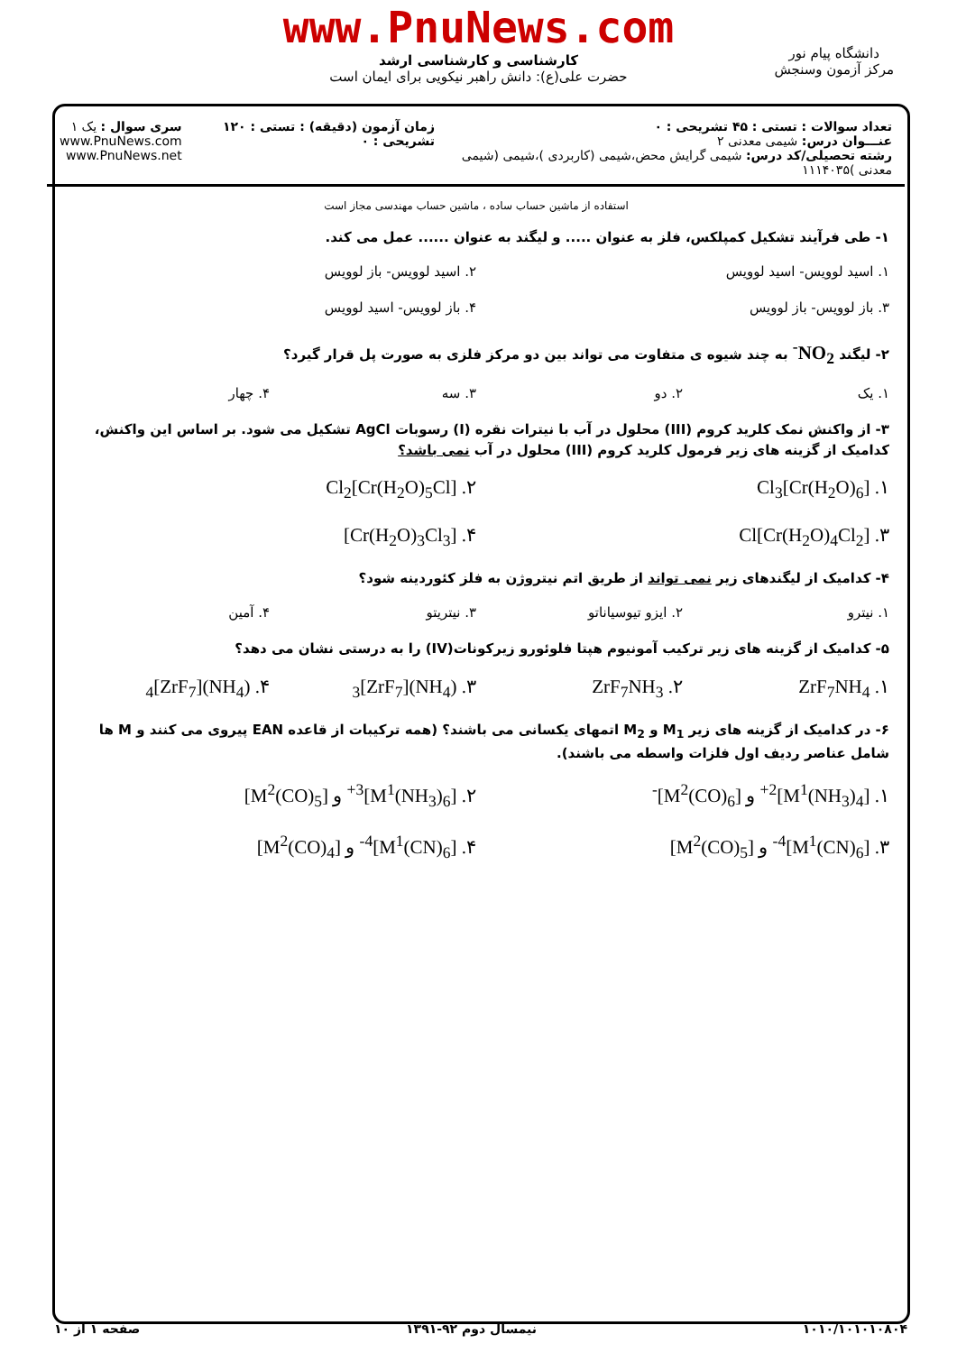www.PnuNews.com
کارشناسی و کارشناسی ارشد
حضرت علی(ع): دانش راهبر نیکویی برای ایمان است
دانشگاه پیام نور
مرکز آزمون وسنجش
تعداد سوالات : تستی : ۴۵ تشریحی : ۰
عنـــوان درس: شیمی معدنی ۲
رشته تحصیلی/کد درس: شیمی گرایش محض،شیمی (کاربردی )،شیمی (شیمی معدنی )۱۱۱۴۰۳۵
زمان آزمون (دقیقه) : تستی : ۱۲۰ تشریحی : ۰
سری سوال : یک ۱
www.PnuNews.com
www.PnuNews.net
استفاده از ماشین حساب ساده ، ماشین حساب مهندسی مجاز است
۱- طی فرآیند تشکیل کمپلکس، فلز به عنوان ..... و لیگند به عنوان ...... عمل می کند.
۱. اسید لوویس- اسید لوویس ۲. اسید لوویس- باز لوویس
۳. باز لوویس- باز لوویس ۴. باز لوویس- اسید لوویس
۲- لیگند NO<sub>2</sub><sup>-</sup> به چند شیوه ی متفاوت می تواند بین دو مرکز فلزی به صورت پل قرار گیرد؟
۱. یک ۲. دو ۳. سه ۴. چهار
۳- از واکنش نمک کلرید کروم (III) محلول در آب با نیترات نقره (I) رسوبات AgCl تشکیل می شود. بر اساس این واکنش، کدامیک از گزینه های زیر فرمول کلرید کروم (III) محلول در آب نمی باشد؟
۱. [Cr(H<sub>2</sub>O)<sub>6</sub>]Cl<sub>3</sub> ۲. [Cr(H<sub>2</sub>O)<sub>5</sub>Cl]Cl<sub>2</sub>
۳. [Cr(H<sub>2</sub>O)<sub>4</sub>Cl<sub>2</sub>]Cl ۴. [Cr(H<sub>2</sub>O)<sub>3</sub>Cl<sub>3</sub>]
۴- کدامیک از لیگندهای زیر نمی تواند از طریق اتم نیتروژن به فلز کئوردینه شود؟
۱. نیترو ۲. ایزو تیوسیاناتو ۳. نیتریتو ۴. آمین
۵- کدامیک از گزینه های زیر ترکیب آمونیوم هپتا فلوئورو زیرکونات(IV) را به درستی نشان می دهد؟
۱. ZrF<sub>7</sub>NH<sub>4</sub> ۲. ZrF<sub>7</sub>NH<sub>3</sub> ۳. (NH<sub>4</sub>)<sub>3</sub>[ZrF<sub>7</sub>] ۴. (NH<sub>4</sub>)<sub>4</sub>[ZrF<sub>7</sub>]
۶- در کدامیک از گزینه های زیر M<sub>1</sub> و M<sub>2</sub> اتمهای یکسانی می باشند؟ (همه ترکیبات از قاعده EAN پیروی می کنند و M ها شامل عناصر ردیف اول فلزات واسطه می باشند).
۱. [M<sup>1</sup>(NH<sub>3</sub>)<sub>4</sub>]<sup>2+</sup> و [M<sup>2</sup>(CO)<sub>6</sub>]<sup>-</sup> ۲. [M<sup>1</sup>(NH<sub>3</sub>)<sub>6</sub>]<sup>3+</sup> و [M<sup>2</sup>(CO)<sub>5</sub>]
۳. [M<sup>1</sup>(CN)<sub>6</sub>]<sup>4-</sup> و [M<sup>2</sup>(CO)<sub>5</sub>] ۴. [M<sup>1</sup>(CN)<sub>6</sub>]<sup>4-</sup> و [M<sup>2</sup>(CO)<sub>4</sub>]
۱۰۱۰/۱۰۱۰۱۰۸۰۴ نیمسال دوم ۹۲-۱۳۹۱ صفحه ۱ از ۱۰